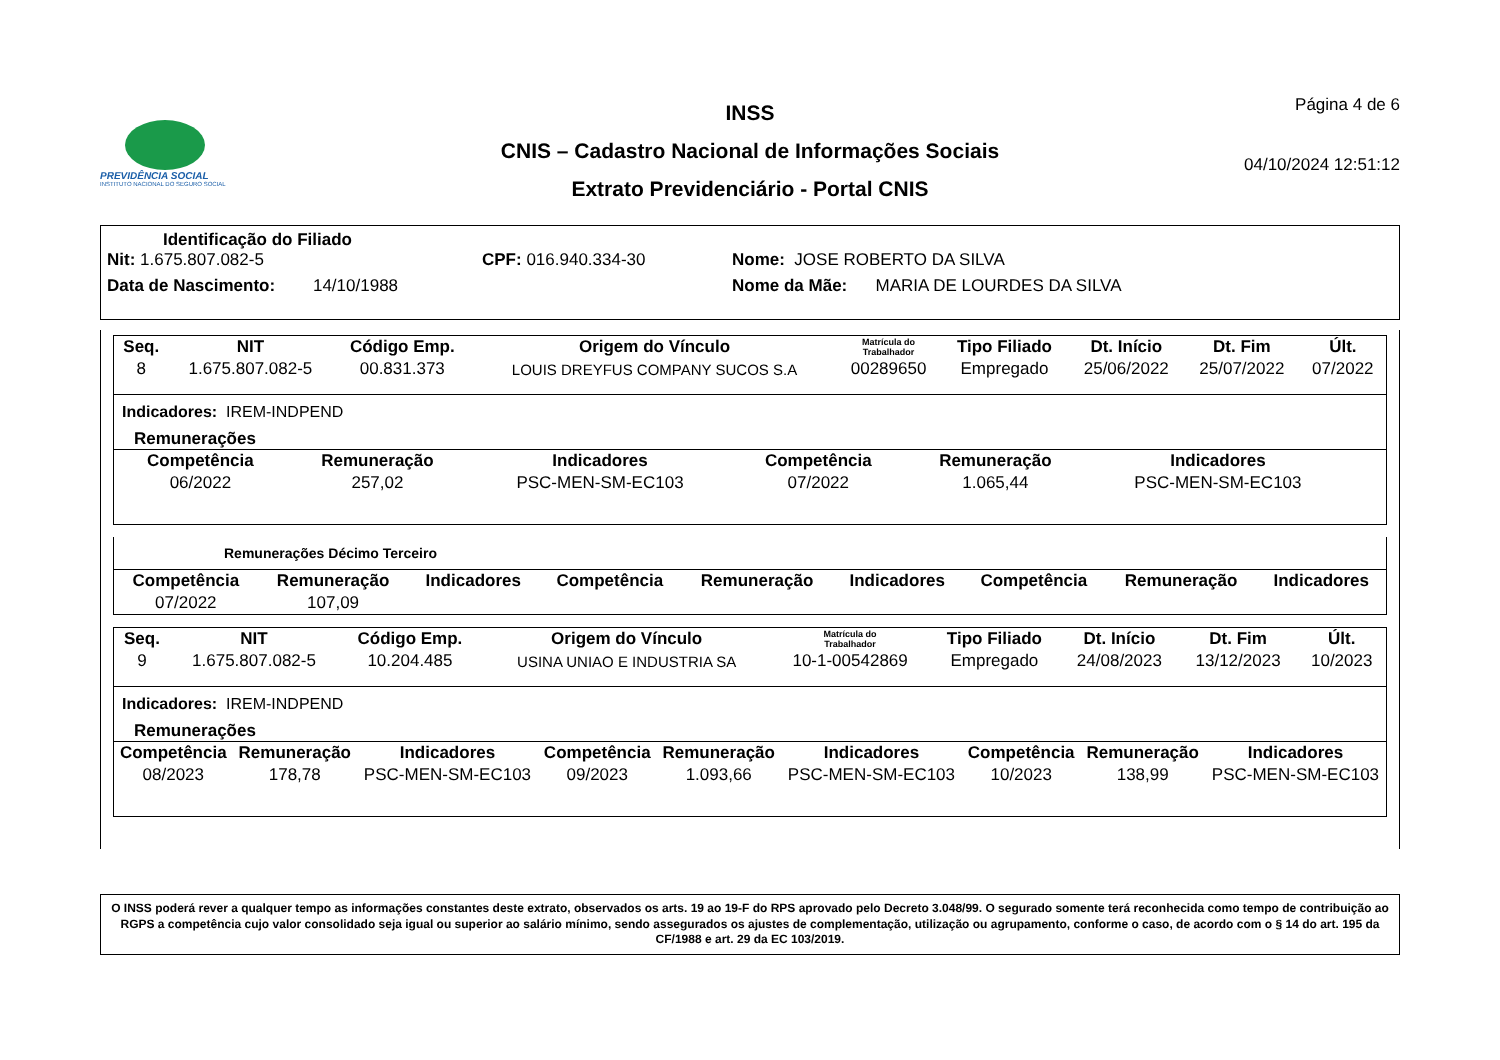PREVIDÊNCIA SOCIAL
INSTITUTO NACIONAL DO SEGURO SOCIAL
INSS
CNIS – Cadastro Nacional de Informações Sociais
Extrato Previdenciário - Portal CNIS
Página 4 de 6
04/10/2024 12:51:12
Identificação do Filiado
Nit: 1.675.807.082-5 CPF: 016.940.334-30 Nome: JOSE ROBERTO DA SILVA
Data de Nascimento: 14/10/1988 Nome da Mãe: MARIA DE LOURDES DA SILVA
| Seq. | NIT | Código Emp. | Origem do Vínculo | Matrícula do Trabalhador | Tipo Filiado | Dt. Início | Dt. Fim | Últ. |
| --- | --- | --- | --- | --- | --- | --- | --- | --- |
| 8 | 1.675.807.082-5 | 00.831.373 | LOUIS DREYFUS COMPANY SUCOS S.A | 00289650 | Empregado | 25/06/2022 | 25/07/2022 | 07/2022 |
Indicadores: IREM-INDPEND
Remunerações
| Competência | Remuneração | Indicadores | Competência | Remuneração | Indicadores | | | |
| --- | --- | --- | --- | --- | --- | --- | --- | --- |
| 06/2022 | 257,02 | PSC-MEN-SM-EC103 | 07/2022 | 1.065,44 | PSC-MEN-SM-EC103 | | | |
Remunerações Décimo Terceiro
| Competência | Remuneração | Indicadores | Competência | Remuneração | Indicadores | Competência | Remuneração | Indicadores |
| --- | --- | --- | --- | --- | --- | --- | --- | --- |
| 07/2022 | 107,09 | | | | | | | |
| Seq. | NIT | Código Emp. | Origem do Vínculo | Matrícula do Trabalhador | Tipo Filiado | Dt. Início | Dt. Fim | Últ. |
| --- | --- | --- | --- | --- | --- | --- | --- | --- |
| 9 | 1.675.807.082-5 | 10.204.485 | USINA UNIAO E INDUSTRIA SA | 10-1-00542869 | Empregado | 24/08/2023 | 13/12/2023 | 10/2023 |
Indicadores: IREM-INDPEND
Remunerações
| Competência | Remuneração | Indicadores | Competência | Remuneração | Indicadores | Competência | Remuneração | Indicadores |
| --- | --- | --- | --- | --- | --- | --- | --- | --- |
| 08/2023 | 178,78 | PSC-MEN-SM-EC103 | 09/2023 | 1.093,66 | PSC-MEN-SM-EC103 | 10/2023 | 138,99 | PSC-MEN-SM-EC103 |
O INSS poderá rever a qualquer tempo as informações constantes deste extrato, observados os arts. 19 ao 19-F do RPS aprovado pelo Decreto 3.048/99. O segurado somente terá reconhecida como tempo de contribuição ao RGPS a competência cujo valor consolidado seja igual ou superior ao salário mínimo, sendo assegurados os ajustes de complementação, utilização ou agrupamento, conforme o caso, de acordo com o § 14 do art. 195 da CF/1988 e art. 29 da EC 103/2019.